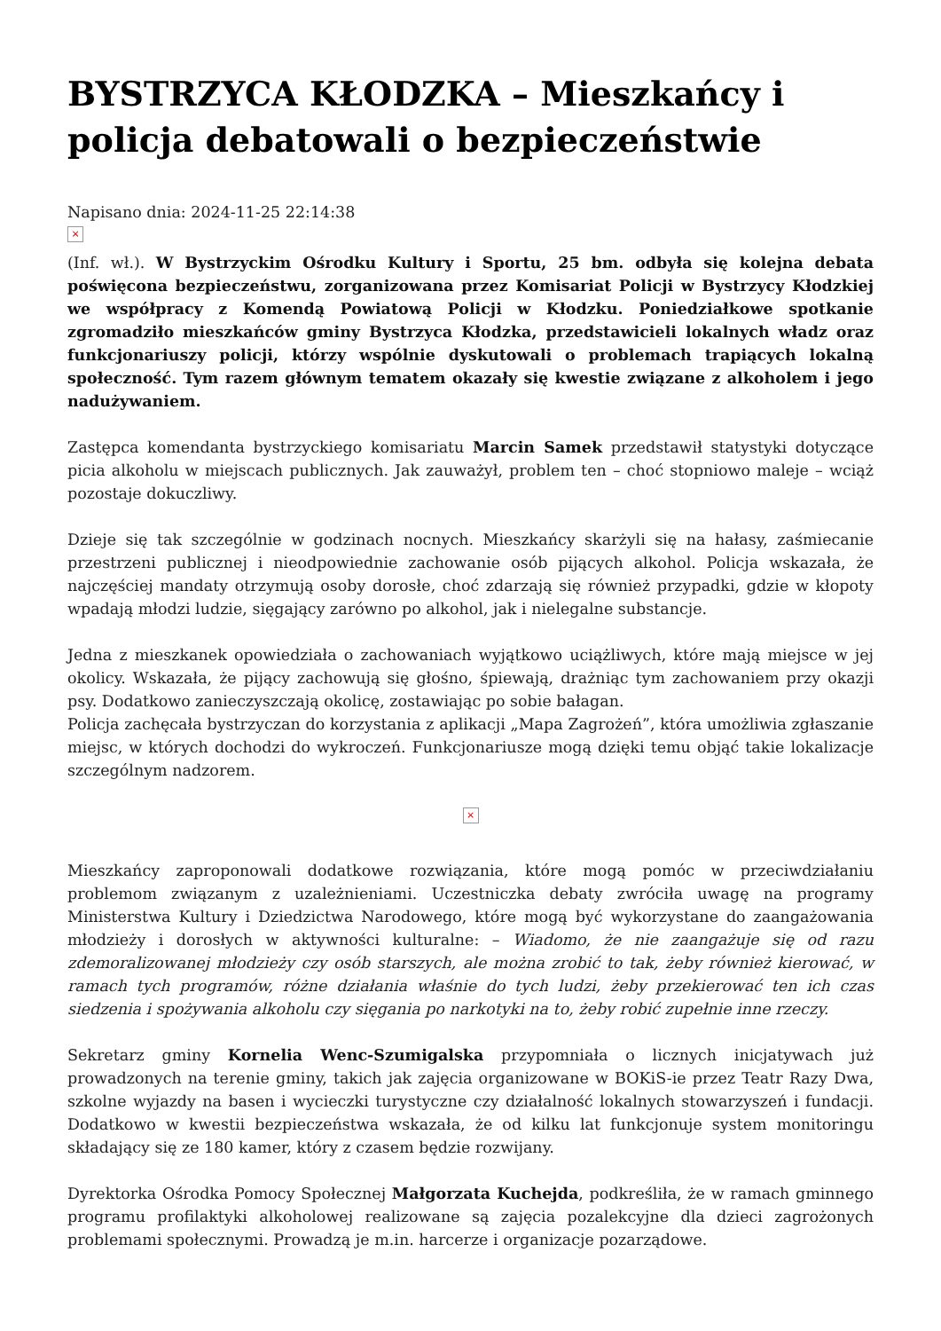BYSTRZYCA KŁODZKA – Mieszkańcy i policja debatowali o bezpieczeństwie
Napisano dnia: 2024-11-25 22:14:38
×
(Inf. wł.). W Bystrzyckim Ośrodku Kultury i Sportu, 25 bm. odbyła się kolejna debata poświęcona bezpieczeństwu, zorganizowana przez Komisariat Policji w Bystrzycy Kłodzkiej we współpracy z Komendą Powiatową Policji w Kłodzku. Poniedziałkowe spotkanie zgromadziło mieszkańców gminy Bystrzyca Kłodzka, przedstawicieli lokalnych władz oraz funkcjonariuszy policji, którzy wspólnie dyskutowali o problemach trapiących lokalną społeczność. Tym razem głównym tematem okazały się kwestie związane z alkoholem i jego nadużywaniem.
Zastępca komendanta bystrzyckiego komisariatu Marcin Samek przedstawił statystyki dotyczące picia alkoholu w miejscach publicznych. Jak zauważył, problem ten – choć stopniowo maleje – wciąż pozostaje dokuczliwy.
Dzieje się tak szczególnie w godzinach nocnych. Mieszkańcy skarżyli się na hałasy, zaśmiecanie przestrzeni publicznej i nieodpowiednie zachowanie osób pijących alkohol. Policja wskazała, że najczęściej mandaty otrzymują osoby dorosłe, choć zdarzają się również przypadki, gdzie w kłopoty wpadają młodzi ludzie, sięgający zarówno po alkohol, jak i nielegalne substancje.
Jedna z mieszkanek opowiedziała o zachowaniach wyjątkowo uciążliwych, które mają miejsce w jej okolicy. Wskazała, że pijący zachowują się głośno, śpiewają, drażniąc tym zachowaniem przy okazji psy. Dodatkowo zanieczyszczają okolicę, zostawiając po sobie bałagan.
Policja zachęcała bystrzyczan do korzystania z aplikacji „Mapa Zagrożeń”, która umożliwia zgłaszanie miejsc, w których dochodzi do wykroczeń. Funkcjonariusze mogą dzięki temu objąć takie lokalizacje szczególnym nadzorem.
×
Mieszkańcy zaproponowali dodatkowe rozwiązania, które mogą pomóc w przeciwdziałaniu problemom związanym z uzależnieniami. Uczestniczka debaty zwróciła uwagę na programy Ministerstwa Kultury i Dziedzictwa Narodowego, które mogą być wykorzystane do zaangażowania młodzieży i dorosłych w aktywności kulturalne: – Wiadomo, że nie zaangażuje się od razu zdemoralizowanej młodzieży czy osób starszych, ale można zrobić to tak, żeby również kierować, w ramach tych programów, różne działania właśnie do tych ludzi, żeby przekierować ten ich czas siedzenia i spożywania alkoholu czy sięgania po narkotyki na to, żeby robić zupełnie inne rzeczy.
Sekretarz gminy Kornelia Wenc-Szumigalska przypomniała o licznych inicjatywach już prowadzonych na terenie gminy, takich jak zajęcia organizowane w BOKiS-ie przez Teatr Razy Dwa, szkolne wyjazdy na basen i wycieczki turystyczne czy działalność lokalnych stowarzyszeń i fundacji. Dodatkowo w kwestii bezpieczeństwa wskazała, że od kilku lat funkcjonuje system monitoringu składający się ze 180 kamer, który z czasem będzie rozwijany.
Dyrektorka Ośrodka Pomocy Społecznej Małgorzata Kuchejda, podkreśliła, że w ramach gminnego programu profilaktyki alkoholowej realizowane są zajęcia pozalekcyjne dla dzieci zagrożonych problemami społecznymi. Prowadzą je m.in. harcerze i organizacje pozarządowe.